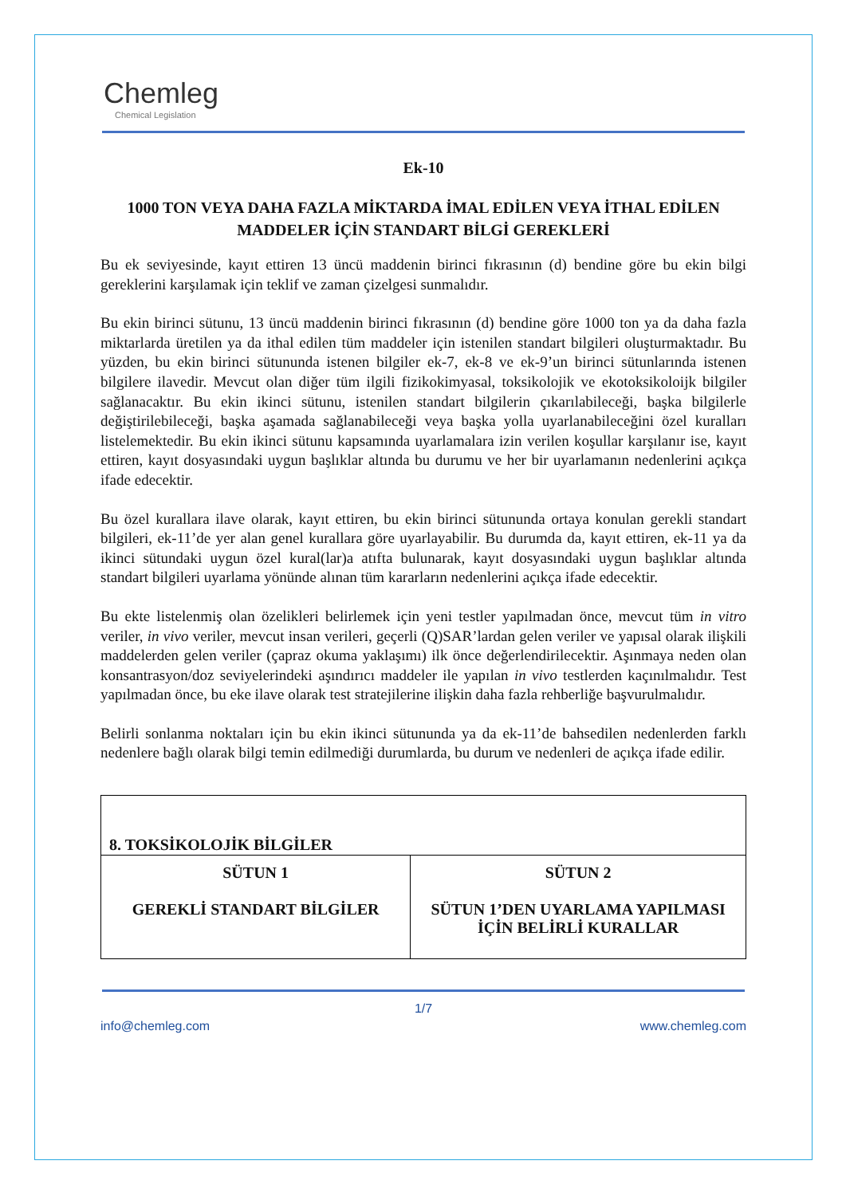Chemleg
Chemical Legislation
Ek-10
1000 TON VEYA DAHA FAZLA MİKTARDA İMAL EDİLEN VEYA İTHAL EDİLEN MADDELER İÇİN STANDART BİLGİ GEREKLERİ
Bu ek seviyesinde, kayıt ettiren 13 üncü maddenin birinci fıkrasının (d) bendine göre bu ekin bilgi gereklerini karşılamak için teklif ve zaman çizelgesi sunmalıdır.
Bu ekin birinci sütunu, 13 üncü maddenin birinci fıkrasının (d) bendine göre 1000 ton ya da daha fazla miktarlarda üretilen ya da ithal edilen tüm maddeler için istenilen standart bilgileri oluşturmaktadır. Bu yüzden, bu ekin birinci sütununda istenen bilgiler ek-7, ek-8 ve ek-9’un birinci sütunlarında istenen bilgilere ilavedir. Mevcut olan diğer tüm ilgili fizikokimyasal, toksikolojik ve ekotoksikoloijk bilgiler sağlanacaktır. Bu ekin ikinci sütunu, istenilen standart bilgilerin çıkarılabileceği, başka bilgilerle değiştirilebileceği, başka aşamada sağlanabileceği veya başka yolla uyarlanabileceğini özel kuralları listelemektedir. Bu ekin ikinci sütunu kapsamında uyarlamalara izin verilen koşullar karşılanır ise, kayıt ettiren, kayıt dosyasındaki uygun başlıklar altında bu durumu ve her bir uyarlamanın nedenlerini açıkça ifade edecektir.
Bu özel kurallara ilave olarak, kayıt ettiren, bu ekin birinci sütununda ortaya konulan gerekli standart bilgileri, ek-11’de yer alan genel kurallara göre uyarlayabilir. Bu durumda da, kayıt ettiren, ek-11 ya da ikinci sütundaki uygun özel kural(lar)a atıfta bulunarak, kayıt dosyasındaki uygun başlıklar altında standart bilgileri uyarlama yönünde alınan tüm kararların nedenlerini açıkça ifade edecektir.
Bu ekte listelenmiş olan özelikleri belirlemek için yeni testler yapılmadan önce, mevcut tüm in vitro veriler, in vivo veriler, mevcut insan verileri, geçerli (Q)SAR’lardan gelen veriler ve yapısal olarak ilişkili maddelerden gelen veriler (çapraz okuma yaklaşımı) ilk önce değerlendirilecektir. Aşınmaya neden olan konsantrasyon/doz seviyelerindeki aşındırıcı maddeler ile yapılan in vivo testlerden kaçınılmalıdır. Test yapılmadan önce, bu eke ilave olarak test stratejilerine ilişkin daha fazla rehberliğe başvurulmalıdır.
Belirli sonlanma noktaları için bu ekin ikinci sütununda ya da ek-11’de bahsedilen nedenlerden farklı nedenlere bağlı olarak bilgi temin edilmediği durumlarda, bu durum ve nedenleri de açıkça ifade edilir.
| 8. TOKSİKOLOJİK BİLGİLER | |
| SÜTUN 1 GEREKLİ STANDART BİLGİLER | SÜTUN 2 SÜTUN 1’DEN UYARLAMA YAPILMASI İÇİN BELİRLİ KURALLAR |
1/7
info@chemleg.com www.chemleg.com